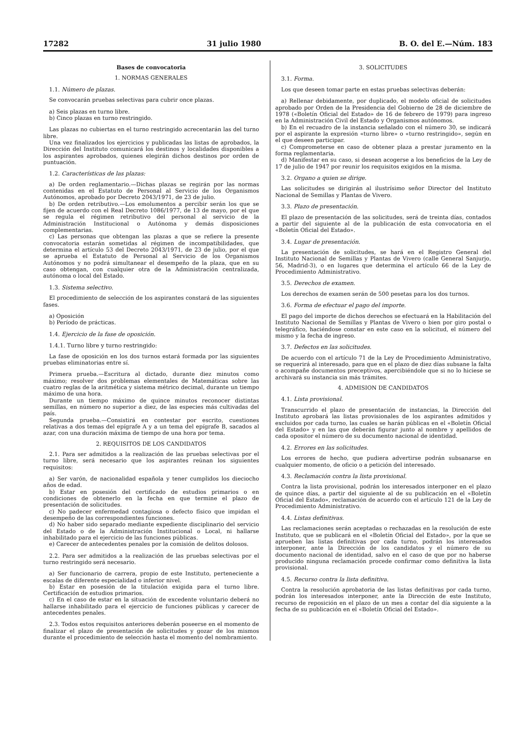17282 31 julio 1980 B. O. del E.—Núm. 183
Bases de convocatoria
1. NORMAS GENERALES
1.1. Número de plazas.
Se convocarán pruebas selectivas para cubrir once plazas.
a) Seis plazas en turno libre.
b) Cinco plazas en turno restringido.
Las plazas no cubiertas en el turno restringido acrecentarán las del turno libre.
Una vez finalizados los ejercicios y publicadas las listas de aprobados, la Dirección del Instituto comunicará los destinos y localidades disponibles a los aspirantes aprobados, quienes elegirán dichos destinos por orden de puntuación.
1.2. Características de las plazas:
a) De orden reglamentario.—Dichas plazas se regirán por las normas contenidas en el Estatuto de Personal al Servicio de los Organismos Autónomos, aprobado por Decreto 2043/1971, de 23 de julio.
b) De orden retributivo.—Los emolumentos a percibir serán los que se fijen de acuerdo con el Real Decreto 1086/1977, de 13 de mayo, por el que se regula el régimen retributivo del personal al servicio de la Administración Institucional o Autónoma y demás disposiciones complementarias.
c) Las personas que obtengan las plazas a que se refiere la presente convocatoria estarán sometidas al régimen de incompatibilidades, que determina el artículo 53 del Decreto 2043/1971, de 23 de julio, por el que se aprueba el Estatuto de Personal al Servicio de los Organismos Autónomos y no podrá simultanear el desempeño de la plaza, que en su caso obtengan, con cualquier otra de la Administración centralizada, autónoma o local del Estado.
1.3. Sistema selectivo.
El procedimiento de selección de los aspirantes constará de las siguientes fases.
a) Oposición
b) Período de prácticas.
1.4. Ejercicio de la fase de oposición.
1.4.1. Turno libre y turno restringido:
La fase de oposición en los dos turnos estará formada por las siguientes pruebas eliminatorias entre sí.
Primera prueba.—Escritura al dictado, durante diez minutos como máximo; resolver dos problemas elementales de Matemáticas sobre las cuatro reglas de la aritmética y sistema métrico decimal, durante un tiempo máximo de una hora.
Durante un tiempo máximo de quince minutos reconocer distintas semillas, en número no superior a diez, de las especies más cultivadas del país.
Segunda prueba.—Consistirá en contestar por escrito, cuestiones relativas a dos temas del epígrafe A y a un tema del epígrafe B, sacados al azar, con una duración máxima de tiempo de una hora por tema.
2. REQUISITOS DE LOS CANDIDATOS
2.1. Para ser admitidos a la realización de las pruebas selectivas por el turno libre, será necesario que los aspirantes reúnan los siguientes requisitos:
a) Ser varón, de nacionalidad española y tener cumplidos los dieciocho años de edad.
b) Estar en posesión del certificado de estudios primarios o en condiciones de obtenerlo en la fecha en que termine el plazo de presentación de solicitudes.
c) No padecer enfermedad contagiosa o defecto físico que impidan el desempeño de las correspondientes funciones.
d) No haber sido separado mediante expediente disciplinario del servicio del Estado o de la Administración Institucional o Local, ni hallarse inhabilitado para el ejercicio de las funciones públicas.
e) Carecer de antecedentes penales por la comisión de delitos dolosos.
2.2. Para ser admitidos a la realización de las pruebas selectivas por el turno restringido será necesario.
a) Ser funcionario de carrera, propio de este Instituto, perteneciente a escalas de diferente especialidad o inferior nivel.
b) Estar en posesión de la titulación exigida para el turno libre. Certificación de estudios primarios.
c) En el caso de estar en la situación de excedente voluntario deberá no hallarse inhabilitado para el ejercicio de funciones públicas y carecer de antecedentes penales.
2.3. Todos estos requisitos anteriores deberán poseerse en el momento de finalizar el plazo de presentación de solicitudes y gozar de los mismos durante el procedimiento de selección hasta el momento del nombramiento.
3. SOLICITUDES
3.1. Forma.
Los que deseen tomar parte en estas pruebas selectivas deberán:
a) Rellenar debidamente, por duplicado, el modelo oficial de solicitudes aprobado por Orden de la Presidencia del Gobierno de 28 de diciembre de 1978 («Boletín Oficial del Estado» de 16 de febrero de 1979) para ingreso en la Administración Civil del Estado y Organismos autónomos.
b) En el recuadro de la instancia señalado con el número 30, se indicará por el aspirante la expresión «turno libre» o «turno restringido», según en el que deseen participar.
c) Comprometerse en caso de obtener plaza a prestar juramento en la forma reglamentaria.
d) Manifestar en su caso, si desean acogerse a los beneficios de la Ley de 17 de julio de 1947 por reunir los requisitos exigidos en la misma.
3.2. Organo a quien se dirige.
Las solicitudes se dirigirán al ilustrísimo señor Director del Instituto Nacional de Semillas y Plantas de Vivero.
3.3. Plazo de presentación.
El plazo de presentación de las solicitudes, será de treinta días, contados a partir del siguiente al de la publicación de esta convocatoria en el «Boletín Oficial del Estado».
3.4. Lugar de presentación.
La presentación de solicitudes, se hará en el Registro General del Instituto Nacional de Semillas y Plantas de Vivero (calle General Sanjurjo, 56, Madrid-3), o en lugares que determina el artículo 66 de la Ley de Procedimiento Administrativo.
3.5. Derechos de examen.
Los derechos de examen serán de 500 pesetas para los dos turnos.
3.6. Forma de efectuar el pago del importe.
El pago del importe de dichos derechos se efectuará en la Habilitación del Instituto Nacional de Semillas y Plantas de Vivero o bien por giro postal o telegráfico, haciéndose constar en este caso en la solicitud, el número del mismo y la fecha de ingreso.
3.7. Defectos en las solicitudes.
De acuerdo con el artículo 71 de la Ley de Procedimiento Administrativo, se requerirá al interesado, para que en el plazo de diez días subsane la falta o acompañe documentos preceptivos, apercibiéndole que si no lo hiciese se archivará su instancia sin más trámites.
4. ADMISION DE CANDIDATOS
4.1. Lista provisional.
Transcurrido el plazo de presentación de instancias, la Dirección del Instituto aprobará las listas provisionales de los aspirantes admitidos y excluidos por cada turno, las cuales se harán públicas en el «Boletín Oficial del Estado» y en las que deberán figurar junto al nombre y apellidos de cada opositor el número de su documento nacional de identidad.
4.2. Errores en las solicitudes.
Los errores de hecho, que pudiera advertirse podrán subsanarse en cualquier momento, de oficio o a petición del interesado.
4.3. Reclamación contra la lista provisional.
Contra la lista provisional, podrán los interesados interponer en el plazo de quince días, a partir del siguiente al de su publicación en el «Boletín Oficial del Estado», reclamación de acuerdo con el artículo 121 de la Ley de Procedimiento Administrativo.
4.4. Listas definitivas.
Las reclamaciones serán aceptadas o rechazadas en la resolución de este Instituto, que se publicará en el «Boletín Oficial del Estado», por la que se aprueben las listas definitivas por cada turno, podrán los interesados interponer, ante la Dirección de los candidatos y el número de su documento nacional de identidad, salvo en el caso de que por no haberse producido ninguna reclamación procede confirmar como definitiva la lista provisional.
4.5. Recurso contra la lista definitiva.
Contra la resolución aprobatoria de las listas definitivas por cada turno, podrán los interesados interponer, ante la Dirección de este Instituto, recurso de reposición en el plazo de un mes a contar del día siguiente a la fecha de su publicación en el «Boletín Oficial del Estado».